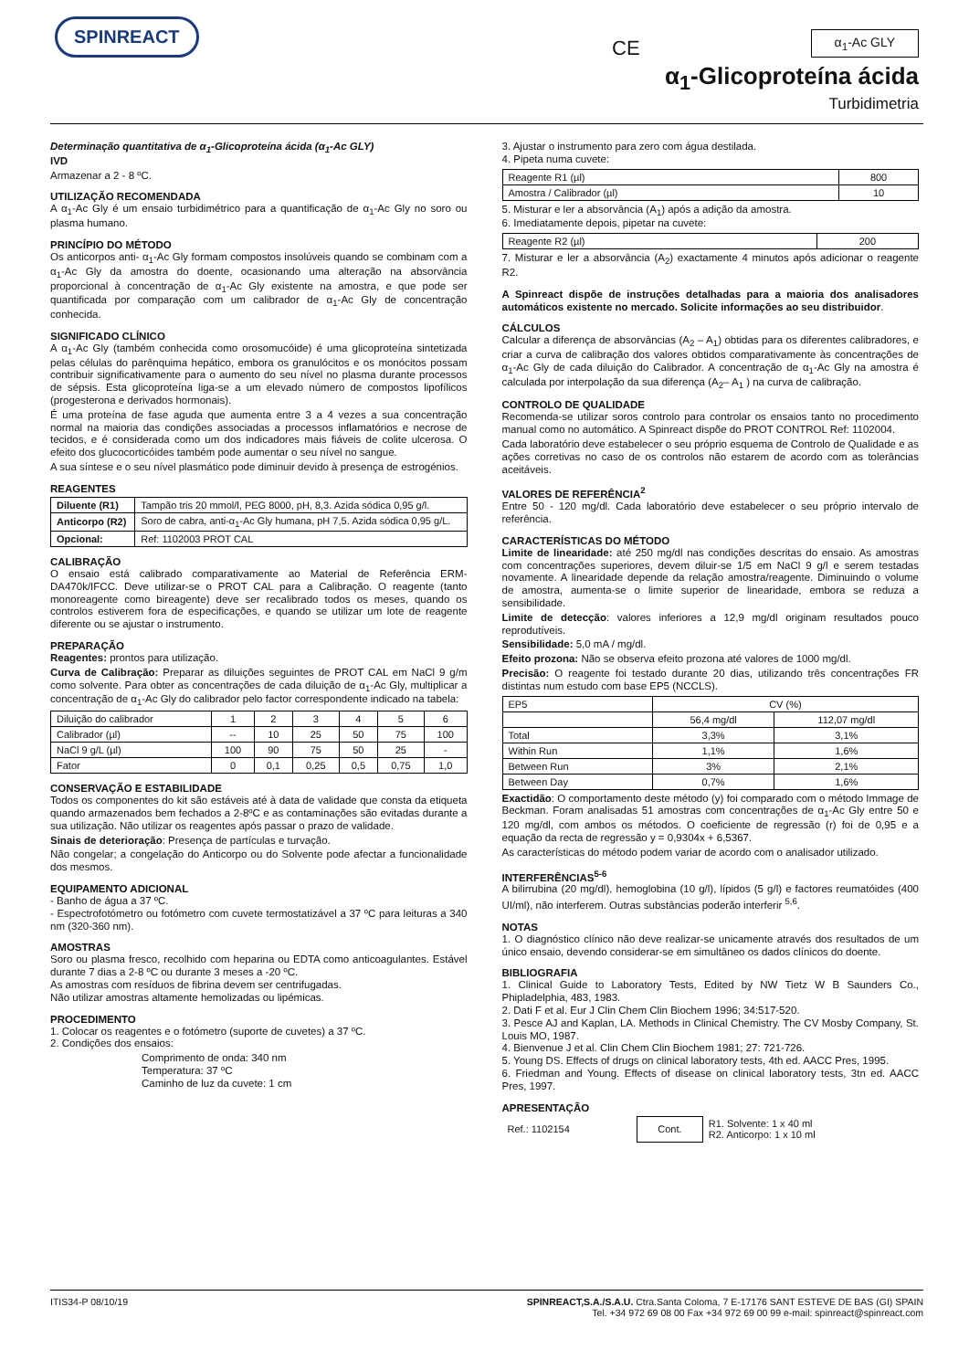SPINREACT
CE α<sub>1</sub>-Ac GLY
α<sub>1</sub>-Glicoproteína ácida
Turbidimetria
Determinação quantitativa de α<sub>1</sub>-Glicoproteína ácida (α<sub>1</sub>-Ac GLY)
IVD
Armazenar a 2 - 8 ºC.
UTILIZAÇÃO RECOMENDADA
A α<sub>1</sub>-Ac Gly é um ensaio turbidimétrico para a quantificação de α<sub>1</sub>-Ac Gly no soro ou plasma humano.
PRINCÍPIO DO MÉTODO
Os anticorpos anti- α<sub>1</sub>-Ac Gly formam compostos insolúveis quando se combinam com a α<sub>1</sub>-Ac Gly da amostra do doente, ocasionando uma alteração na absorvância proporcional à concentração de α<sub>1</sub>-Ac Gly existente na amostra, e que pode ser quantificada por comparação com um calibrador de α<sub>1</sub>-Ac Gly de concentração conhecida.
SIGNIFICADO CLÍNICO
A α<sub>1</sub>-Ac Gly (também conhecida como orosomucóide) é uma glicoproteína sintetizada pelas células do parênquima hepático, embora os granulócitos e os monócitos possam contribuir significativamente para o aumento do seu nível no plasma durante processos de sépsis. Esta glicoproteína liga-se a um elevado número de compostos lipofílicos (progesterona e derivados hormonais).
É uma proteína de fase aguda que aumenta entre 3 a 4 vezes a sua concentração normal na maioria das condições associadas a processos inflamatórios e necrose de tecidos, e é considerada como um dos indicadores mais fiáveis de colite ulcerosa. O efeito dos glucocorticóides também pode aumentar o seu nível no sangue.
A sua síntese e o seu nível plasmático pode diminuir devido à presença de estrogénios.
REAGENTES
| Diluente (R1) | Tampão tris 20 mmol/l, PEG 8000, pH, 8,3. Azida sódica 0,95 g/l. |
| Anticorpo (R2) | Soro de cabra, anti-α<sub>1</sub>-Ac Gly humana, pH 7,5. Azida sódica 0,95 g/L. |
| Opcional: | Ref: 1102003 PROT CAL |
CALIBRAÇÃO
O ensaio está calibrado comparativamente ao Material de Referência ERM-DA470k/IFCC. Deve utilizar-se o PROT CAL para a Calibração. O reagente (tanto monoreagente como bireagente) deve ser recalibrado todos os meses, quando os controlos estiverem fora de especificações, e quando se utilizar um lote de reagente diferente ou se ajustar o instrumento.
PREPARAÇÃO
Reagentes: prontos para utilização.
Curva de Calibração: Preparar as diluições seguintes de PROT CAL em NaCl 9 g/m como solvente. Para obter as concentrações de cada diluição de α<sub>1</sub>-Ac Gly, multiplicar a concentração de α<sub>1</sub>-Ac Gly do calibrador pelo factor correspondente indicado na tabela:
| Diluição do calibrador | 1 | 2 | 3 | 4 | 5 | 6 |
| Calibrador (µl) | -- | 10 | 25 | 50 | 75 | 100 |
| NaCl 9 g/L (µl) | 100 | 90 | 75 | 50 | 25 | - |
| Fator | 0 | 0,1 | 0,25 | 0,5 | 0,75 | 1,0 |
CONSERVAÇÃO E ESTABILIDADE
Todos os componentes do kit são estáveis até à data de validade que consta da etiqueta quando armazenados bem fechados a 2-8ºC e as contaminações são evitadas durante a sua utilização. Não utilizar os reagentes após passar o prazo de validade.
Sinais de deterioração: Presença de partículas e turvação.
Não congelar; a congelação do Anticorpo ou do Solvente pode afectar a funcionalidade dos mesmos.
EQUIPAMENTO ADICIONAL
- Banho de água a 37 ºC.
- Espectrofotómetro ou fotómetro com cuvete termostatizável a 37 ºC para leituras a 340 nm (320-360 nm).
AMOSTRAS
Soro ou plasma fresco, recolhido com heparina ou EDTA como anticoagulantes. Estável durante 7 dias a 2-8 ºC ou durante 3 meses a -20 ºC.
As amostras com resíduos de fibrina devem ser centrifugadas.
Não utilizar amostras altamente hemolizadas ou lipémicas.
PROCEDIMENTO
1. Colocar os reagentes e o fotómetro (suporte de cuvetes) a 37 ºC.
2. Condições dos ensaios:
Comprimento de onda: 340 nm
Temperatura: 37 ºC
Caminho de luz da cuvete: 1 cm
3. Ajustar o instrumento para zero com água destilada.
4. Pipeta numa cuvete:
| Reagente R1 (µl) | 800 |
| Amostra / Calibrador (µl) | 10 |
5. Misturar e ler a absorvância (A<sub>1</sub>) após a adição da amostra.
6. Imediatamente depois, pipetar na cuvete:
| Reagente R2 (µl) | 200 |
7. Misturar e ler a absorvância (A<sub>2</sub>) exactamente 4 minutos após adicionar o reagente R2.
A Spinreact dispõe de instruções detalhadas para a maioria dos analisadores automáticos existente no mercado. Solicite informações ao seu distribuidor.
CÁLCULOS
Calcular a diferença de absorvâncias (A<sub>2</sub> – A<sub>1</sub>) obtidas para os diferentes calibradores, e criar a curva de calibração dos valores obtidos comparativamente às concentrações de α<sub>1</sub>-Ac Gly de cada diluição do Calibrador. A concentração de α<sub>1</sub>-Ac Gly na amostra é calculada por interpolação da sua diferença (A<sub>2</sub>– A<sub>1</sub> ) na curva de calibração.
CONTROLO DE QUALIDADE
Recomenda-se utilizar soros controlo para controlar os ensaios tanto no procedimento manual como no automático. A Spinreact dispõe do PROT CONTROL Ref: 1102004.
Cada laboratório deve estabelecer o seu próprio esquema de Controlo de Qualidade e as ações corretivas no caso de os controlos não estarem de acordo com as tolerâncias aceitáveis.
VALORES DE REFERÊNCIA<sup>2</sup>
Entre 50 - 120 mg/dl. Cada laboratório deve estabelecer o seu próprio intervalo de referência.
CARACTERÍSTICAS DO MÉTODO
Limite de linearidade: até 250 mg/dl nas condições descritas do ensaio. As amostras com concentrações superiores, devem diluir-se 1/5 em NaCl 9 g/l e serem testadas novamente. A linearidade depende da relação amostra/reagente. Diminuindo o volume de amostra, aumenta-se o limite superior de linearidade, embora se reduza a sensibilidade.
Limite de detecção: valores inferiores a 12,9 mg/dl originam resultados pouco reprodutíveis.
Sensibilidade: 5,0 mA / mg/dl.
Efeito prozona: Não se observa efeito prozona até valores de 1000 mg/dl.
Precisão: O reagente foi testado durante 20 dias, utilizando três concentrações FR distintas num estudo com base EP5 (NCCLS).
| EP5 | CV (%) | |
| | 56,4 mg/dl | 112,07 mg/dl |
| Total | 3,3% | 3,1% |
| Within Run | 1,1% | 1,6% |
| Between Run | 3% | 2,1% |
| Between Day | 0,7% | 1,6% |
Exactidão: O comportamento deste método (y) foi comparado com o método Immage de Beckman. Foram analisadas 51 amostras com concentrações de α<sub>1</sub>-Ac Gly entre 50 e 120 mg/dl, com ambos os métodos. O coeficiente de regressão (r) foi de 0,95 e a equação da recta de regressão y = 0,9304x + 6,5367.
As características do método podem variar de acordo com o analisador utilizado.
INTERFERÊNCIAS<sup>5-6</sup>
A bilirrubina (20 mg/dl), hemoglobina (10 g/l), lípidos (5 g/l) e factores reumatóides (400 UI/ml), não interferem. Outras substâncias poderão interferir <sup>5,6</sup>.
NOTAS
1. O diagnóstico clínico não deve realizar-se unicamente através dos resultados de um único ensaio, devendo considerar-se em simultâneo os dados clínicos do doente.
BIBLIOGRAFIA
1. Clinical Guide to Laboratory Tests, Edited by NW Tietz W B Saunders Co., Phipladelphia, 483, 1983.
2. Dati F et al. Eur J Clin Chem Clin Biochem 1996; 34:517-520.
3. Pesce AJ and Kaplan, LA. Methods in Clinical Chemistry. The CV Mosby Company, St. Louis MO, 1987.
4. Bienvenue J et al. Clin Chem Clin Biochem 1981; 27: 721-726.
5. Young DS. Effects of drugs on clinical laboratory tests, 4th ed. AACC Pres, 1995.
6. Friedman and Young. Effects of disease on clinical laboratory tests, 3tn ed. AACC Pres, 1997.
APRESENTAÇÃO
| Ref.: 1102154 | Cont. | R1. Solvente: 1 x 40 ml R2. Anticorpo: 1 x 10 ml |
ITIS34-P 08/10/19 SPINREACT,S.A./S.A.U. Ctra.Santa Coloma, 7 E-17176 SANT ESTEVE DE BAS (GI) SPAIN
Tel. +34 972 69 08 00 Fax +34 972 69 00 99 e-mail: spinreact@spinreact.com